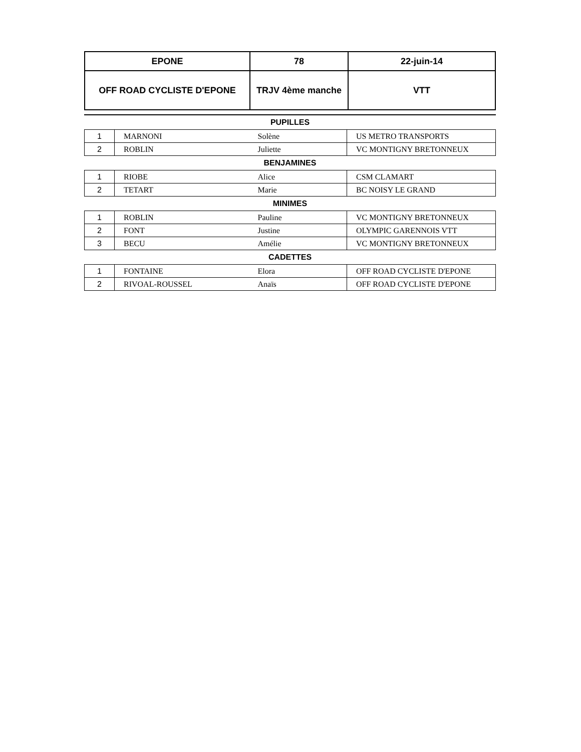| EPONE | 78 | 22-juin-14 |
| OFF ROAD CYCLISTE D'EPONE | TRJV 4ème manche | VTT |
| PUPILLES | | | |
| 1 | MARNONI | Solène | US METRO TRANSPORTS |
| 2 | ROBLIN | Juliette | VC MONTIGNY BRETONNEUX |
| BENJAMINES | | | |
| 1 | RIOBE | Alice | CSM CLAMART |
| 2 | TETART | Marie | BC NOISY LE GRAND |
| MINIMES | | | |
| 1 | ROBLIN | Pauline | VC MONTIGNY BRETONNEUX |
| 2 | FONT | Justine | OLYMPIC GARENNOIS VTT |
| 3 | BECU | Amélie | VC MONTIGNY BRETONNEUX |
| CADETTES | | | |
| 1 | FONTAINE | Elora | OFF ROAD CYCLISTE D'EPONE |
| 2 | RIVOAL-ROUSSEL | Anaïs | OFF ROAD CYCLISTE D'EPONE |